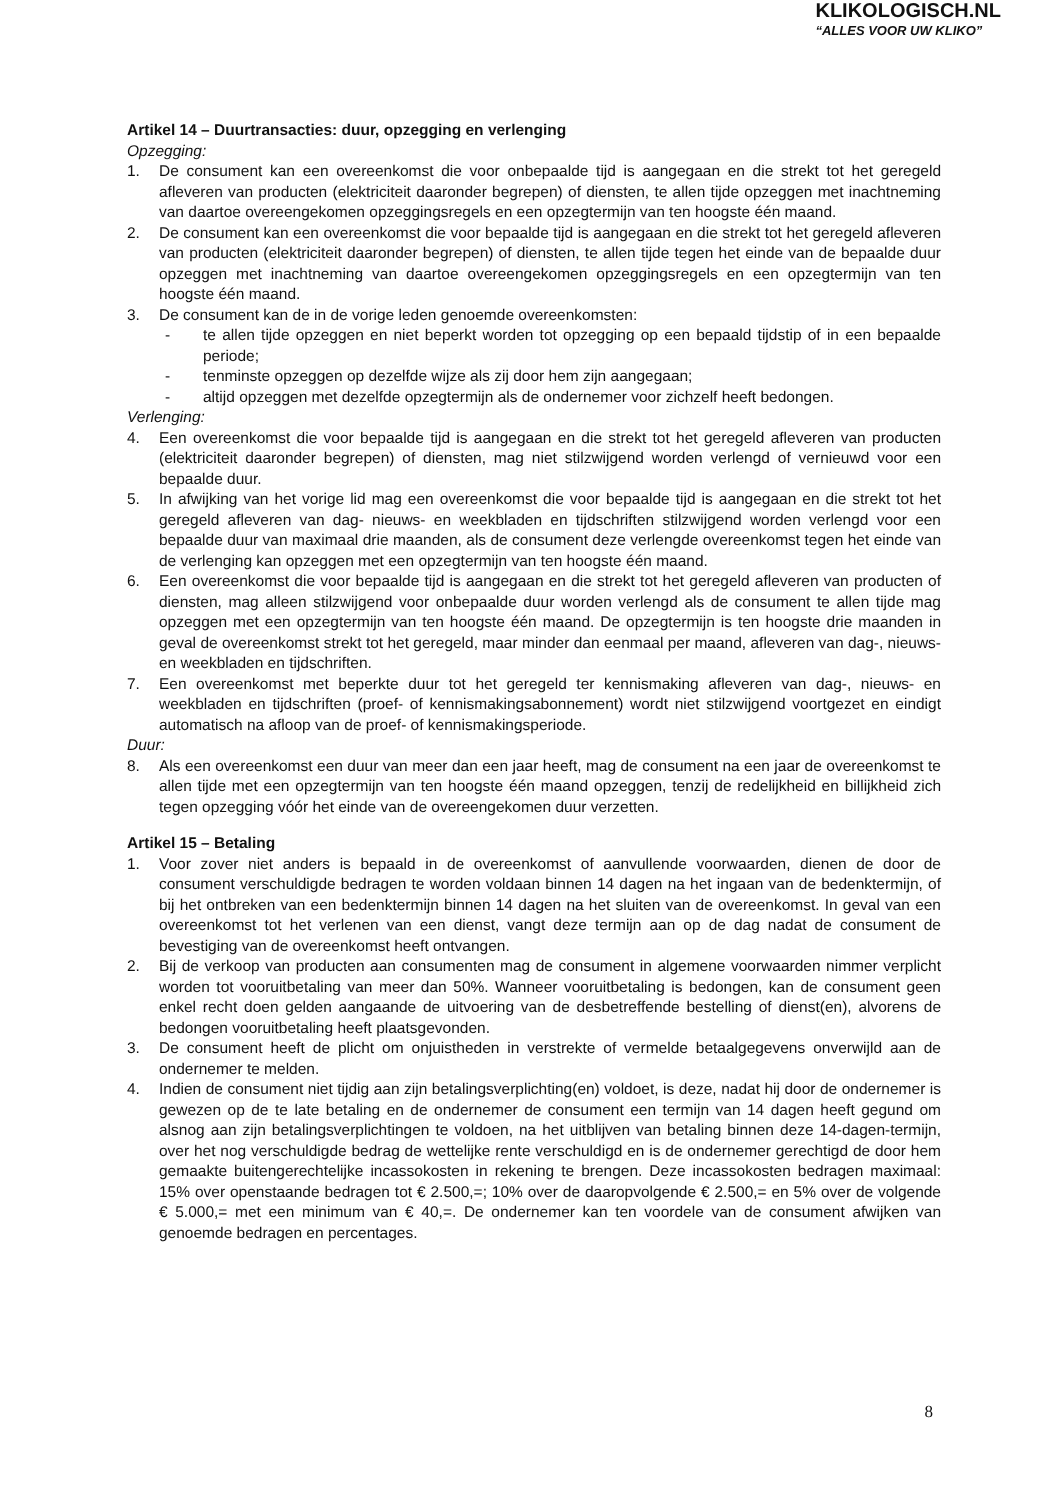KLIKOLOGISCH.NL
“ALLES VOOR UW KLIKO”
Artikel 14 – Duurtransacties: duur, opzegging en verlenging
Opzegging:
1. De consument kan een overeenkomst die voor onbepaalde tijd is aangegaan en die strekt tot het geregeld afleveren van producten (elektriciteit daaronder begrepen) of diensten, te allen tijde opzeggen met inachtneming van daartoe overeengekomen opzeggingsregels en een opzegtermijn van ten hoogste één maand.
2. De consument kan een overeenkomst die voor bepaalde tijd is aangegaan en die strekt tot het geregeld afleveren van producten (elektriciteit daaronder begrepen) of diensten, te allen tijde tegen het einde van de bepaalde duur opzeggen met inachtneming van daartoe overeengekomen opzeggingsregels en een opzegtermijn van ten hoogste één maand.
3. De consument kan de in de vorige leden genoemde overeenkomsten:
- te allen tijde opzeggen en niet beperkt worden tot opzegging op een bepaald tijdstip of in een bepaalde periode;
- tenminste opzeggen op dezelfde wijze als zij door hem zijn aangegaan;
- altijd opzeggen met dezelfde opzegtermijn als de ondernemer voor zichzelf heeft bedongen.
Verlenging:
4. Een overeenkomst die voor bepaalde tijd is aangegaan en die strekt tot het geregeld afleveren van producten (elektriciteit daaronder begrepen) of diensten, mag niet stilzwijgend worden verlengd of vernieuwd voor een bepaalde duur.
5. In afwijking van het vorige lid mag een overeenkomst die voor bepaalde tijd is aangegaan en die strekt tot het geregeld afleveren van dag- nieuws- en weekbladen en tijdschriften stilzwijgend worden verlengd voor een bepaalde duur van maximaal drie maanden, als de consument deze verlengde overeenkomst tegen het einde van de verlenging kan opzeggen met een opzegtermijn van ten hoogste één maand.
6. Een overeenkomst die voor bepaalde tijd is aangegaan en die strekt tot het geregeld afleveren van producten of diensten, mag alleen stilzwijgend voor onbepaalde duur worden verlengd als de consument te allen tijde mag opzeggen met een opzegtermijn van ten hoogste één maand. De opzegtermijn is ten hoogste drie maanden in geval de overeenkomst strekt tot het geregeld, maar minder dan eenmaal per maand, afleveren van dag-, nieuws- en weekbladen en tijdschriften.
7. Een overeenkomst met beperkte duur tot het geregeld ter kennismaking afleveren van dag-, nieuws- en weekbladen en tijdschriften (proef- of kennismakingsabonnement) wordt niet stilzwijgend voortgezet en eindigt automatisch na afloop van de proef- of kennismakingsperiode.
Duur:
8. Als een overeenkomst een duur van meer dan een jaar heeft, mag de consument na een jaar de overeenkomst te allen tijde met een opzegtermijn van ten hoogste één maand opzeggen, tenzij de redelijkheid en billijkheid zich tegen opzegging vóór het einde van de overeengekomen duur verzetten.
Artikel 15 – Betaling
1. Voor zover niet anders is bepaald in de overeenkomst of aanvullende voorwaarden, dienen de door de consument verschuldigde bedragen te worden voldaan binnen 14 dagen na het ingaan van de bedenktermijn, of bij het ontbreken van een bedenktermijn binnen 14 dagen na het sluiten van de overeenkomst. In geval van een overeenkomst tot het verlenen van een dienst, vangt deze termijn aan op de dag nadat de consument de bevestiging van de overeenkomst heeft ontvangen.
2. Bij de verkoop van producten aan consumenten mag de consument in algemene voorwaarden nimmer verplicht worden tot vooruitbetaling van meer dan 50%. Wanneer vooruitbetaling is bedongen, kan de consument geen enkel recht doen gelden aangaande de uitvoering van de desbetreffende bestelling of dienst(en), alvorens de bedongen vooruitbetaling heeft plaatsgevonden.
3. De consument heeft de plicht om onjuistheden in verstrekte of vermelde betaalgegevens onverwijld aan de ondernemer te melden.
4. Indien de consument niet tijdig aan zijn betalingsverplichting(en) voldoet, is deze, nadat hij door de ondernemer is gewezen op de te late betaling en de ondernemer de consument een termijn van 14 dagen heeft gegund om alsnog aan zijn betalingsverplichtingen te voldoen, na het uitblijven van betaling binnen deze 14-dagen-termijn, over het nog verschuldigde bedrag de wettelijke rente verschuldigd en is de ondernemer gerechtigd de door hem gemaakte buitengerechtelijke incassokosten in rekening te brengen. Deze incassokosten bedragen maximaal: 15% over openstaande bedragen tot € 2.500,=; 10% over de daaropvolgende € 2.500,= en 5% over de volgende € 5.000,= met een minimum van € 40,=. De ondernemer kan ten voordele van de consument afwijken van genoemde bedragen en percentages.
8